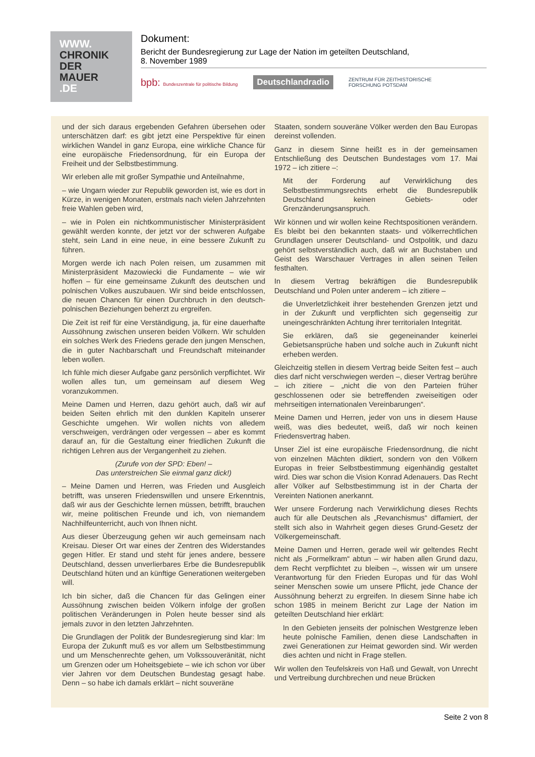WWW.
CHRONIK
DER
MAUER
.DE
Dokument:
Bericht der Bundesregierung zur Lage der Nation im geteilten Deutschland,
8. November 1989
bpb: Bundeszentrale für politische Bildung Deutschlandradio ZENTRUM FÜR ZEITHISTORISCHE
FORSCHUNG POTSDAM
und der sich daraus ergebenden Gefahren übersehen oder unterschätzen darf: es gibt jetzt eine Perspektive für einen wirklichen Wandel in ganz Europa, eine wirkliche Chance für eine europäische Friedensordnung, für ein Europa der Freiheit und der Selbstbestimmung.
Wir erleben alle mit großer Sympathie und Anteilnahme,
– wie Ungarn wieder zur Republik geworden ist, wie es dort in Kürze, in wenigen Monaten, erstmals nach vielen Jahrzehnten freie Wahlen geben wird,
– wie in Polen ein nichtkommunistischer Ministerpräsident gewählt werden konnte, der jetzt vor der schweren Aufgabe steht, sein Land in eine neue, in eine bessere Zukunft zu führen.
Morgen werde ich nach Polen reisen, um zusammen mit Ministerpräsident Mazowiecki die Fundamente – wie wir hoffen – für eine gemeinsame Zukunft des deutschen und polnischen Volkes auszubauen. Wir sind beide entschlossen, die neuen Chancen für einen Durchbruch in den deutsch-polnischen Beziehungen beherzt zu ergreifen.
Die Zeit ist reif für eine Verständigung, ja, für eine dauerhafte Aussöhnung zwischen unseren beiden Völkern. Wir schulden ein solches Werk des Friedens gerade den jungen Menschen, die in guter Nachbarschaft und Freundschaft miteinander leben wollen.
Ich fühle mich dieser Aufgabe ganz persönlich verpflichtet. Wir wollen alles tun, um gemeinsam auf diesem Weg voranzukommen.
Meine Damen und Herren, dazu gehört auch, daß wir auf beiden Seiten ehrlich mit den dunklen Kapiteln unserer Geschichte umgehen. Wir wollen nichts von alledem verschweigen, verdrängen oder vergessen – aber es kommt darauf an, für die Gestaltung einer friedlichen Zukunft die richtigen Lehren aus der Vergangenheit zu ziehen.
(Zurufe von der SPD: Eben! –
Das unterstreichen Sie einmal ganz dick!)
– Meine Damen und Herren, was Frieden und Ausgleich betrifft, was unseren Friedenswillen und unsere Erkenntnis, daß wir aus der Geschichte lernen müssen, betrifft, brauchen wir, meine politischen Freunde und ich, von niemandem Nachhilfeunterricht, auch von Ihnen nicht.
Aus dieser Überzeugung gehen wir auch gemeinsam nach Kreisau. Dieser Ort war eines der Zentren des Widerstandes gegen Hitler. Er stand und steht für jenes andere, bessere Deutschland, dessen unverlierbares Erbe die Bundesrepublik Deutschland hüten und an künftige Generationen weitergeben will.
Ich bin sicher, daß die Chancen für das Gelingen einer Aussöhnung zwischen beiden Völkern infolge der großen politischen Veränderungen in Polen heute besser sind als jemals zuvor in den letzten Jahrzehnten.
Die Grundlagen der Politik der Bundesregierung sind klar: Im Europa der Zukunft muß es vor allem um Selbstbestimmung und um Menschenrechte gehen, um Volkssouveränität, nicht um Grenzen oder um Hoheitsgebiete – wie ich schon vor über vier Jahren vor dem Deutschen Bundestag gesagt habe. Denn – so habe ich damals erklärt – nicht souveräne
Staaten, sondern souveräne Völker werden den Bau Europas dereinst vollenden.
Ganz in diesem Sinne heißt es in der gemeinsamen Entschließung des Deutschen Bundestages vom 17. Mai 1972 – ich zitiere –:
Mit der Forderung auf Verwirklichung des Selbstbestimmungsrechts erhebt die Bundesrepublik Deutschland keinen Gebiets- oder Grenzänderungsanspruch.
Wir können und wir wollen keine Rechtspositionen verändern. Es bleibt bei den bekannten staats- und völkerrechtlichen Grundlagen unserer Deutschland- und Ostpolitik, und dazu gehört selbstverständlich auch, daß wir an Buchstaben und Geist des Warschauer Vertrages in allen seinen Teilen festhalten.
In diesem Vertrag bekräftigen die Bundesrepublik Deutschland und Polen unter anderem – ich zitiere –
die Unverletzlichkeit ihrer bestehenden Grenzen jetzt und in der Zukunft und verpflichten sich gegenseitig zur uneingeschränkten Achtung ihrer territorialen Integrität.
Sie erklären, daß sie gegeneinander keinerlei Gebietsansprüche haben und solche auch in Zukunft nicht erheben werden.
Gleichzeitig stellen in diesem Vertrag beide Seiten fest – auch dies darf nicht verschwiegen werden –, dieser Vertrag berühre – ich zitiere – „nicht die von den Parteien früher geschlossenen oder sie betreffenden zweiseitigen oder mehrseitigen internationalen Vereinbarungen“.
Meine Damen und Herren, jeder von uns in diesem Hause weiß, was dies bedeutet, weiß, daß wir noch keinen Friedensvertrag haben.
Unser Ziel ist eine europäische Friedensordnung, die nicht von einzelnen Mächten diktiert, sondern von den Völkern Europas in freier Selbstbestimmung eigenhändig gestaltet wird. Dies war schon die Vision Konrad Adenauers. Das Recht aller Völker auf Selbstbestimmung ist in der Charta der Vereinten Nationen anerkannt.
Wer unsere Forderung nach Verwirklichung dieses Rechts auch für alle Deutschen als „Revanchismus“ diffamiert, der stellt sich also in Wahrheit gegen dieses Grund-Gesetz der Völkergemeinschaft.
Meine Damen und Herren, gerade weil wir geltendes Recht nicht als „Formelkram“ abtun – wir haben allen Grund dazu, dem Recht verpflichtet zu bleiben –, wissen wir um unsere Verantwortung für den Frieden Europas und für das Wohl seiner Menschen sowie um unsere Pflicht, jede Chance der Aussöhnung beherzt zu ergreifen. In diesem Sinne habe ich schon 1985 in meinem Bericht zur Lage der Nation im geteilten Deutschland hier erklärt:
In den Gebieten jenseits der polnischen Westgrenze leben heute polnische Familien, denen diese Landschaften in zwei Generationen zur Heimat geworden sind. Wir werden dies achten und nicht in Frage stellen.
Wir wollen den Teufelskreis von Haß und Gewalt, von Unrecht und Vertreibung durchbrechen und neue Brücken
Seite 2 von 8